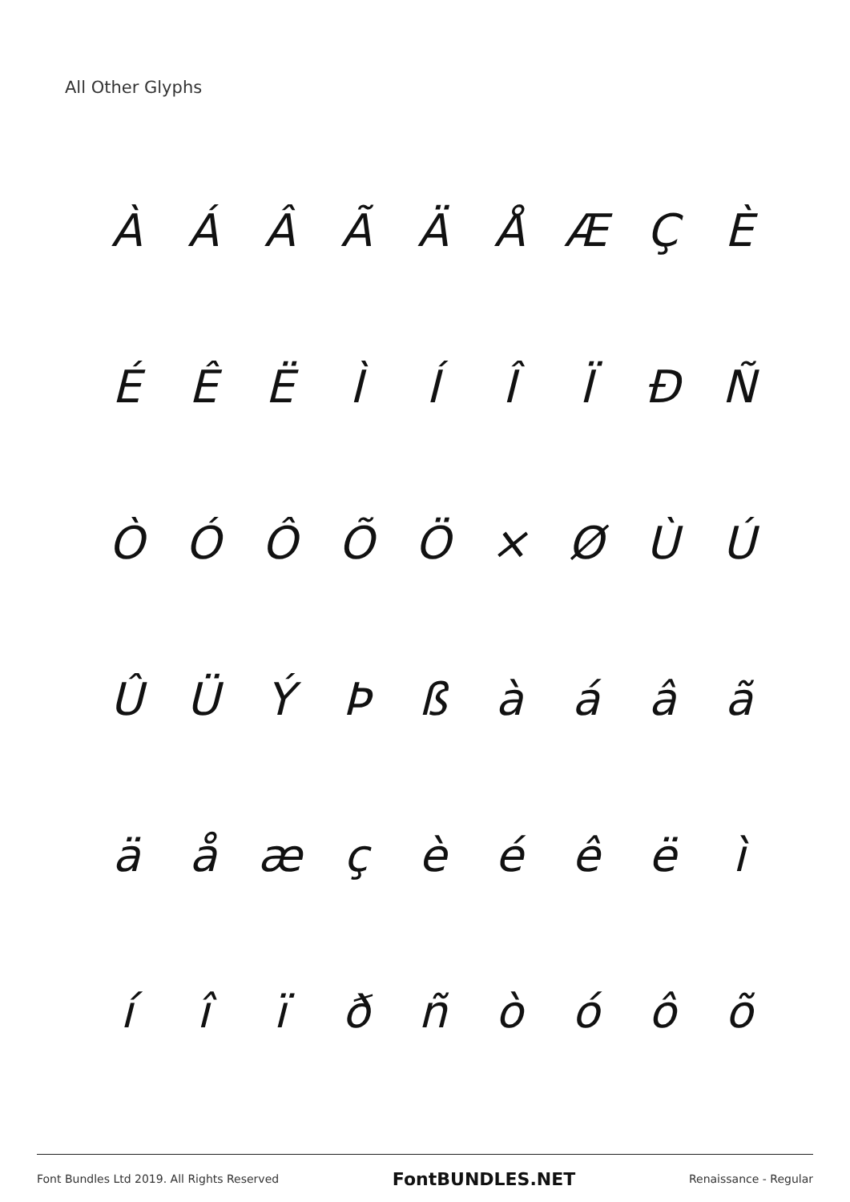All Other Glyphs
À Á Â Ã Ä Å Æ Ç È
É Ê Ë Ì Í Î Ï Ð Ñ
Ò Ó Ô Õ Ö × Ø Ù Ú
Û Ü Ý Þ ß à á â ã
ä å æ ç è é ê ë ì
í î ï ð ñ ò ó ô õ
Font Bundles Ltd 2019. All Rights Reserved FontBUNDLES.NET Renaissance - Regular